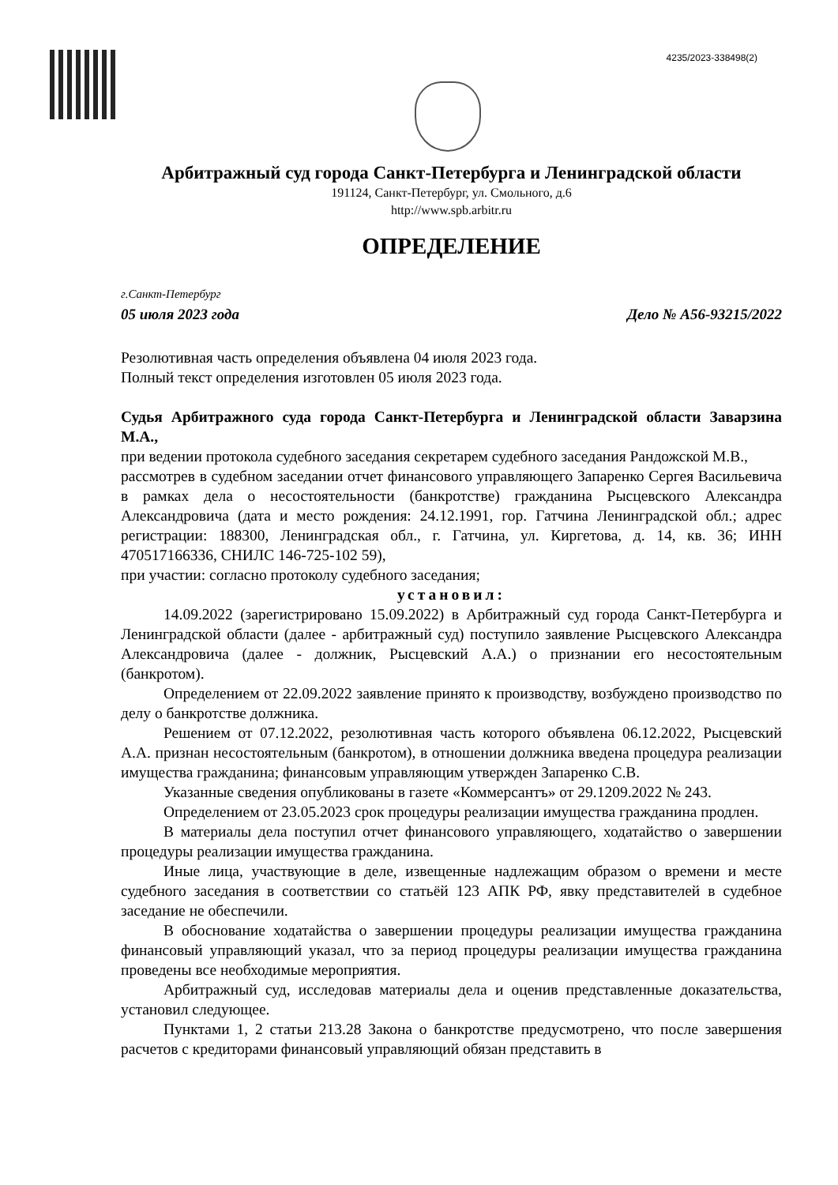4235/2023-338498(2)
Арбитражный суд города Санкт-Петербурга и Ленинградской области
191124, Санкт-Петербург, ул. Смольного, д.6
http://www.spb.arbitr.ru
ОПРЕДЕЛЕНИЕ
г.Санкт-Петербург
05 июля 2023 года Дело № А56-93215/2022
Резолютивная часть определения объявлена 04 июля 2023 года.
Полный текст определения изготовлен 05 июля 2023 года.
Судья Арбитражного суда города Санкт-Петербурга и Ленинградской области Заварзина М.А.,
при ведении протокола судебного заседания секретарем судебного заседания Рандожской М.В.,
рассмотрев в судебном заседании отчет финансового управляющего Запаренко Сергея Васильевича в рамках дела о несостоятельности (банкротстве) гражданина Рысцевского Александра Александровича (дата и место рождения: 24.12.1991, гор. Гатчина Ленинградской обл.; адрес регистрации: 188300, Ленинградская обл., г. Гатчина, ул. Киргетова, д. 14, кв. 36; ИНН 470517166336, СНИЛС 146-725-102 59),
при участии: согласно протоколу судебного заседания;
установил:
14.09.2022 (зарегистрировано 15.09.2022) в Арбитражный суд города Санкт-Петербурга и Ленинградской области (далее - арбитражный суд) поступило заявление Рысцевского Александра Александровича (далее - должник, Рысцевский А.А.) о признании его несостоятельным (банкротом).
Определением от 22.09.2022 заявление принято к производству, возбуждено производство по делу о банкротстве должника.
Решением от 07.12.2022, резолютивная часть которого объявлена 06.12.2022, Рысцевский А.А. признан несостоятельным (банкротом), в отношении должника введена процедура реализации имущества гражданина; финансовым управляющим утвержден Запаренко С.В.
Указанные сведения опубликованы в газете «Коммерсантъ» от 29.1209.2022 № 243.
Определением от 23.05.2023 срок процедуры реализации имущества гражданина продлен.
В материалы дела поступил отчет финансового управляющего, ходатайство о завершении процедуры реализации имущества гражданина.
Иные лица, участвующие в деле, извещенные надлежащим образом о времени и месте судебного заседания в соответствии со статьёй 123 АПК РФ, явку представителей в судебное заседание не обеспечили.
В обоснование ходатайства о завершении процедуры реализации имущества гражданина финансовый управляющий указал, что за период процедуры реализации имущества гражданина проведены все необходимые мероприятия.
Арбитражный суд, исследовав материалы дела и оценив представленные доказательства, установил следующее.
Пунктами 1, 2 статьи 213.28 Закона о банкротстве предусмотрено, что после завершения расчетов с кредиторами финансовый управляющий обязан представить в